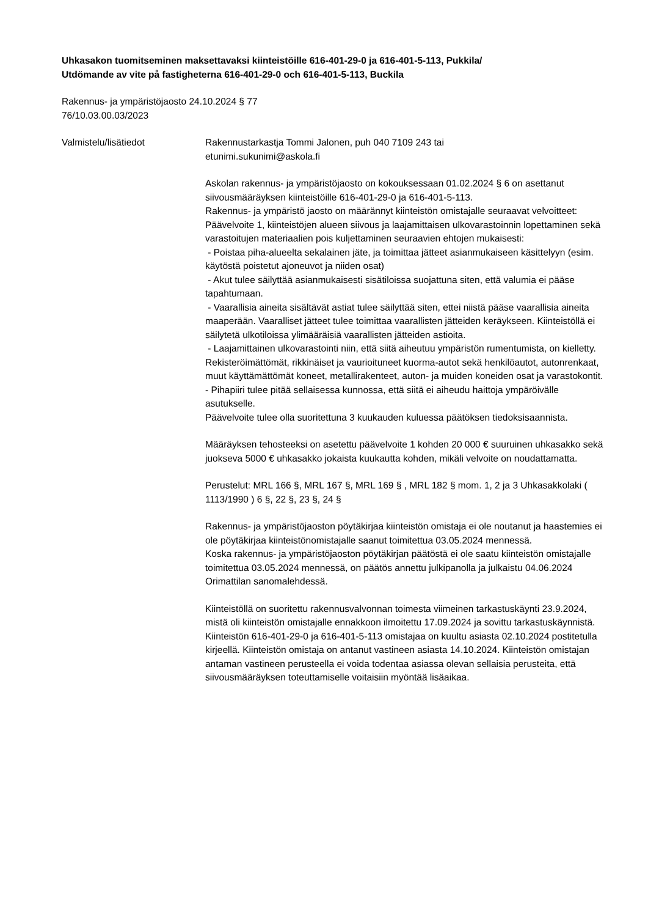Uhkasakon tuomitseminen maksettavaksi kiinteistöille 616-401-29-0 ja 616-401-5-113, Pukkila/
Utdömande av vite på fastigheterna 616-401-29-0 och 616-401-5-113, Buckila
Rakennus- ja ympäristöjaosto 24.10.2024 § 77
76/10.03.00.03/2023
Valmistelu/lisätiedot Rakennustarkastja Tommi Jalonen, puh 040 7109 243 tai
etunimi.sukunimi@askola.fi
Askolan rakennus- ja ympäristöjaosto on kokouksessaan 01.02.2024 § 6 on asettanut siivousmääräyksen kiinteistöille 616-401-29-0 ja 616-401-5-113.
Rakennus- ja ympäristö jaosto on määrännyt kiinteistön omistajalle seuraavat velvoitteet:
Päävelvoite 1, kiinteistöjen alueen siivous ja laajamittaisen ulkovarastoinnin lopettaminen sekä varastoitujen materiaalien pois kuljettaminen seuraavien ehtojen mukaisesti:
- Poistaa piha-alueelta sekalainen jäte, ja toimittaa jätteet asianmukaiseen käsittelyyn (esim. käytöstä poistetut ajoneuvot ja niiden osat)
- Akut tulee säilyttää asianmukaisesti sisätiloissa suojattuna siten, että valumia ei pääse tapahtumaan.
- Vaarallisia aineita sisältävät astiat tulee säilyttää siten, ettei niistä pääse vaarallisia aineita maaperään. Vaaralliset jätteet tulee toimittaa vaarallisten jätteiden keräykseen. Kiinteistöllä ei säilytetä ulkotiloissa ylimääräisiä vaarallisten jätteiden astioita.
- Laajamittainen ulkovarastointi niin, että siitä aiheutuu ympäristön rumentumista, on kielletty. Rekisteröimättömät, rikkinäiset ja vaurioituneet kuorma-autot sekä henkilöautot, autonrenkaat, muut käyttämättömät koneet, metallirakenteet, auton- ja muiden koneiden osat ja varastokontit.
- Pihapiiri tulee pitää sellaisessa kunnossa, että siitä ei aiheudu haittoja ympäröivälle asutukselle.
Päävelvoite tulee olla suoritettuna 3 kuukauden kuluessa päätöksen tiedoksisaannista.
Määräyksen tehosteeksi on asetettu päävelvoite 1 kohden 20 000 € suuruinen uhkasakko sekä juokseva 5000 € uhkasakko jokaista kuukautta kohden, mikäli velvoite on noudattamatta.
Perustelut: MRL 166 §, MRL 167 §, MRL 169 § , MRL 182 § mom. 1, 2 ja 3 Uhkasakkolaki ( 1113/1990 ) 6 §, 22 §, 23 §, 24 §
Rakennus- ja ympäristöjaoston pöytäkirjaa kiinteistön omistaja ei ole noutanut ja haastemies ei ole pöytäkirjaa kiinteistönomistajalle saanut toimitettua 03.05.2024 mennessä.
Koska rakennus- ja ympäristöjaoston pöytäkirjan päätöstä ei ole saatu kiinteistön omistajalle toimitettua 03.05.2024 mennessä, on päätös annettu julkipanolla ja julkaistu 04.06.2024 Orimattilan sanomalehdessä.
Kiinteistöllä on suoritettu rakennusvalvonnan toimesta viimeinen tarkastuskäynti 23.9.2024, mistä oli kiinteistön omistajalle ennakkoon ilmoitettu 17.09.2024 ja sovittu tarkastuskäynnistä.
Kiinteistön 616-401-29-0 ja 616-401-5-113 omistajaa on kuultu asiasta 02.10.2024 postitetulla kirjeellä. Kiinteistön omistaja on antanut vastineen asiasta 14.10.2024. Kiinteistön omistajan antaman vastineen perusteella ei voida todentaa asiassa olevan sellaisia perusteita, että siivousmääräyksen toteuttamiselle voitaisiin myöntää lisäaikaa.